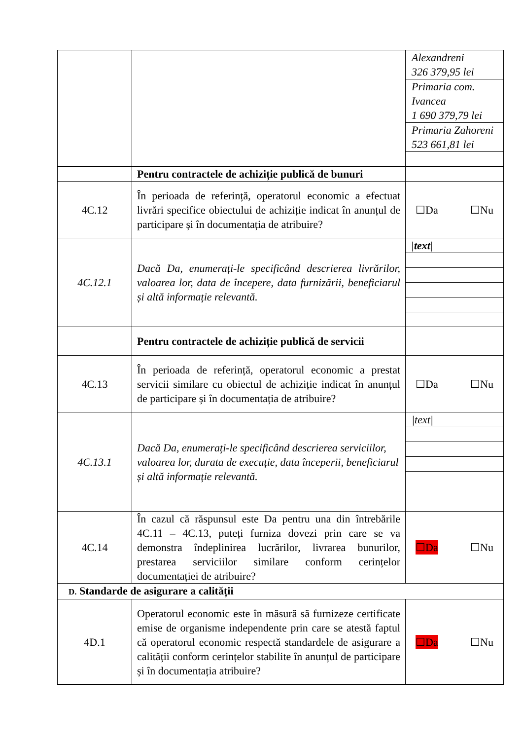| | | / Alexandreni 326 379,95 lei / / Primaria com. Ivancea 1 690 379,79 lei / / Primaria Zahoreni 523 661,81 lei / |
| | Pentru contractele de achiziție publică de bunuri | |
| 4C.12 | În perioada de referință, operatorul economic a efectuat livrări specifice obiectului de achiziție indicat în anunțul de participare și în documentația de atribuire? | ☐Da ☐Nu |
| 4C.12.1 | Dacă Da, enumerați-le specificând descrierea livrărilor, valoarea lor, data de începere, data furnizării, beneficiarul și altă informație relevantă. | / /text/ / |
| | Pentru contractele de achiziție publică de servicii | |
| 4C.13 | În perioada de referință, operatorul economic a prestat servicii similare cu obiectul de achiziție indicat în anunțul de participare și în documentația de atribuire? | ☐Da ☐Nu |
| 4C.13.1 | Dacă Da, enumerați-le specificând descrierea serviciilor, valoarea lor, durata de execuție, data începerii, beneficiarul și altă informație relevantă. | / /text/ / |
| 4C.14 | În cazul că răspunsul este Da pentru una din întrebările 4C.11 – 4C.13, puteți furniza dovezi prin care se va demonstra îndeplinirea lucrărilor, livrarea bunurilor, prestarea serviciilor similare conform cerințelor documentației de atribuire? | ☐Da ☐Nu |
| D. Standarde de asigurare a calității | | |
| 4D.1 | Operatorul economic este în măsură să furnizeze certificate emise de organisme independente prin care se atestă faptul că operatorul economic respectă standardele de asigurare a calității conform cerințelor stabilite în anunțul de participare și în documentația atribuire? | ☐Da ☐Nu |